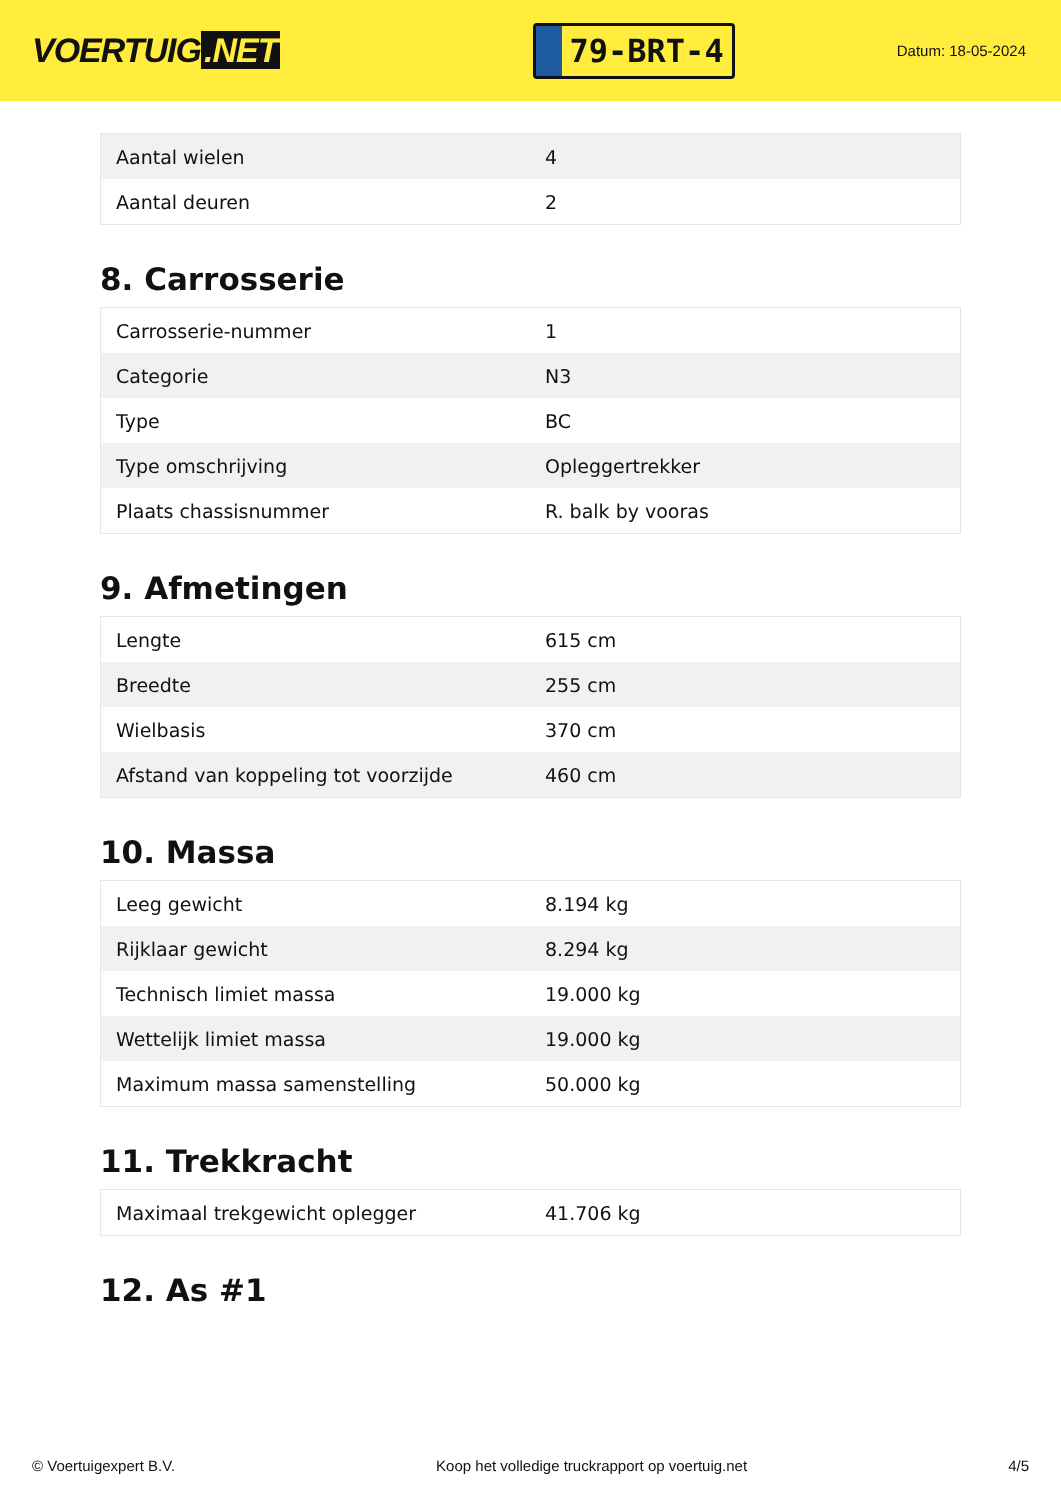VOERTUIG.NET
79-BRT-4
Datum: 18-05-2024
| Aantal wielen | 4 |
| Aantal deuren | 2 |
8. Carrosserie
| Carrosserie-nummer | 1 |
| Categorie | N3 |
| Type | BC |
| Type omschrijving | Opleggertrekker |
| Plaats chassisnummer | R. balk by vooras |
9. Afmetingen
| Lengte | 615 cm |
| Breedte | 255 cm |
| Wielbasis | 370 cm |
| Afstand van koppeling tot voorzijde | 460 cm |
10. Massa
| Leeg gewicht | 8.194 kg |
| Rijklaar gewicht | 8.294 kg |
| Technisch limiet massa | 19.000 kg |
| Wettelijk limiet massa | 19.000 kg |
| Maximum massa samenstelling | 50.000 kg |
11. Trekkracht
| Maximaal trekgewicht oplegger | 41.706 kg |
12. As #1
© Voertuigexpert B.V. Koop het volledige truckrapport op voertuig.net 4/5